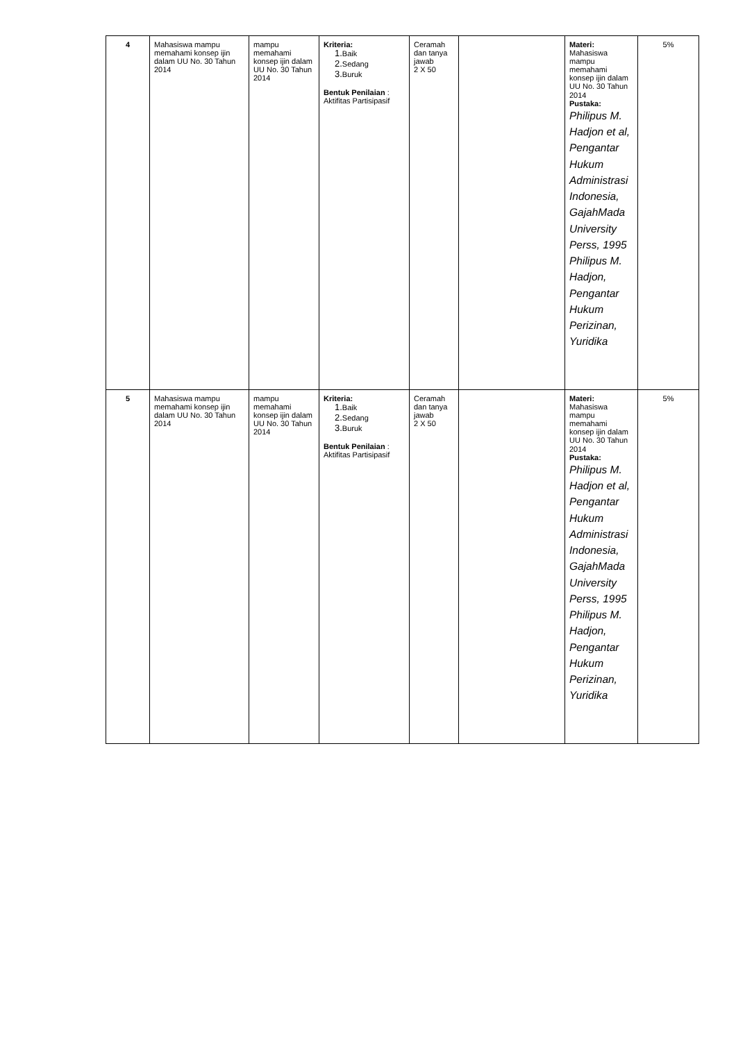| 4 | Mahasiswa mampu memahami konsep ijin dalam UU No. 30 Tahun 2014 | mampu memahami konsep ijin dalam UU No. 30 Tahun 2014 | Kriteria: 1. Baik 2. Sedang 3. Buruk Bentuk Penilaian : Aktifitas Partisipasif | Ceramah dan tanya jawab 2 X 50 | | Materi: Mahasiswa mampu memahami konsep ijin dalam UU No. 30 Tahun 2014 Pustaka: Philipus M. Hadjon et al, Pengantar Hukum Administrasi Indonesia, GajahMada University Perss, 1995 Philipus M. Hadjon, Pengantar Hukum Perizinan, Yuridika | 5% |
| 5 | Mahasiswa mampu memahami konsep ijin dalam UU No. 30 Tahun 2014 | mampu memahami konsep ijin dalam UU No. 30 Tahun 2014 | Kriteria: 1. Baik 2. Sedang 3. Buruk Bentuk Penilaian : Aktifitas Partisipasif | Ceramah dan tanya jawab 2 X 50 | | Materi: Mahasiswa mampu memahami konsep ijin dalam UU No. 30 Tahun 2014 Pustaka: Philipus M. Hadjon et al, Pengantar Hukum Administrasi Indonesia, GajahMada University Perss, 1995 Philipus M. Hadjon, Pengantar Hukum Perizinan, Yuridika | 5% |